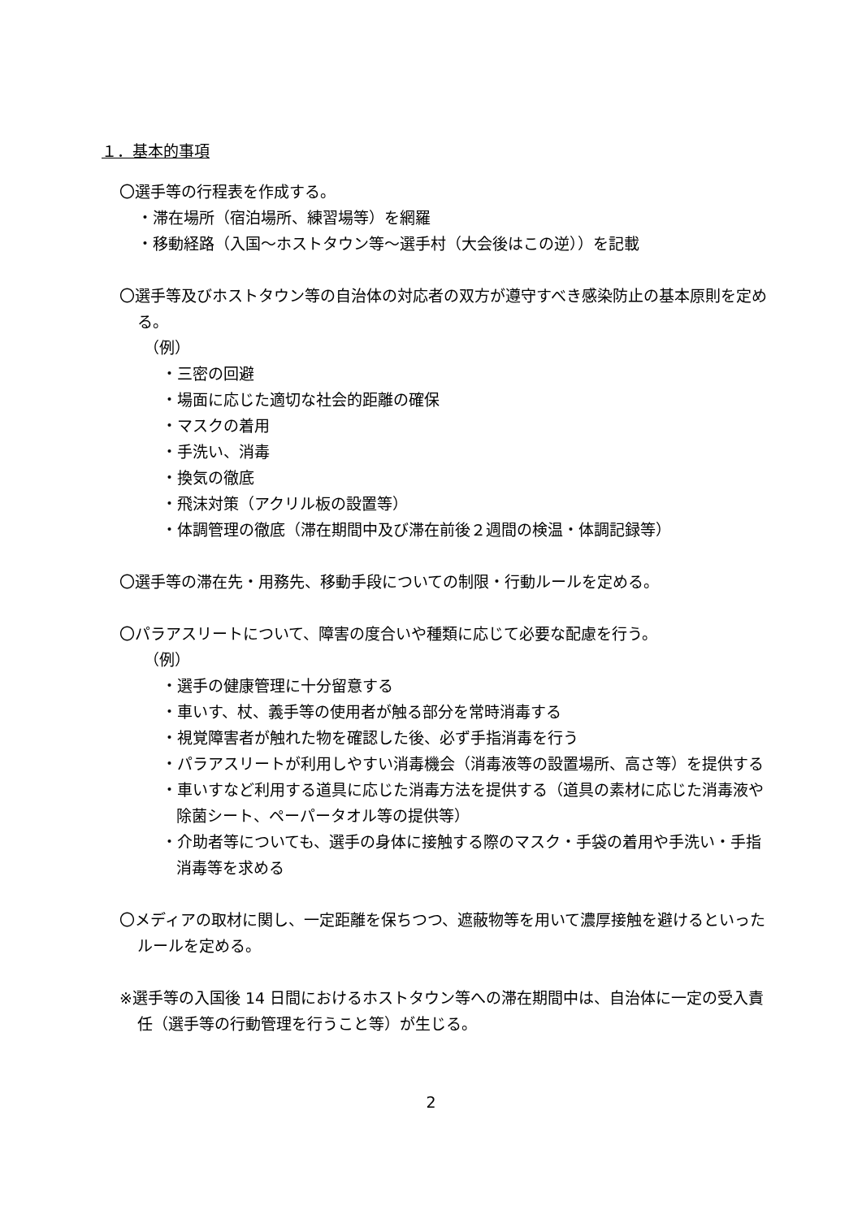１．基本的事項
〇選手等の行程表を作成する。
・滞在場所（宿泊場所、練習場等）を網羅
・移動経路（入国～ホストタウン等～選手村（大会後はこの逆））を記載
〇選手等及びホストタウン等の自治体の対応者の双方が遵守すべき感染防止の基本原則を定める。
（例）
・三密の回避
・場面に応じた適切な社会的距離の確保
・マスクの着用
・手洗い、消毒
・換気の徹底
・飛沫対策（アクリル板の設置等）
・体調管理の徹底（滞在期間中及び滞在前後２週間の検温・体調記録等）
〇選手等の滞在先・用務先、移動手段についての制限・行動ルールを定める。
〇パラアスリートについて、障害の度合いや種類に応じて必要な配慮を行う。
（例）
・選手の健康管理に十分留意する
・車いす、杖、義手等の使用者が触る部分を常時消毒する
・視覚障害者が触れた物を確認した後、必ず手指消毒を行う
・パラアスリートが利用しやすい消毒機会（消毒液等の設置場所、高さ等）を提供する
・車いすなど利用する道具に応じた消毒方法を提供する（道具の素材に応じた消毒液や除菌シート、ペーパータオル等の提供等）
・介助者等についても、選手の身体に接触する際のマスク・手袋の着用や手洗い・手指消毒等を求める
〇メディアの取材に関し、一定距離を保ちつつ、遮蔽物等を用いて濃厚接触を避けるといったルールを定める。
※選手等の入国後 14 日間におけるホストタウン等への滞在期間中は、自治体に一定の受入責任（選手等の行動管理を行うこと等）が生じる。
2